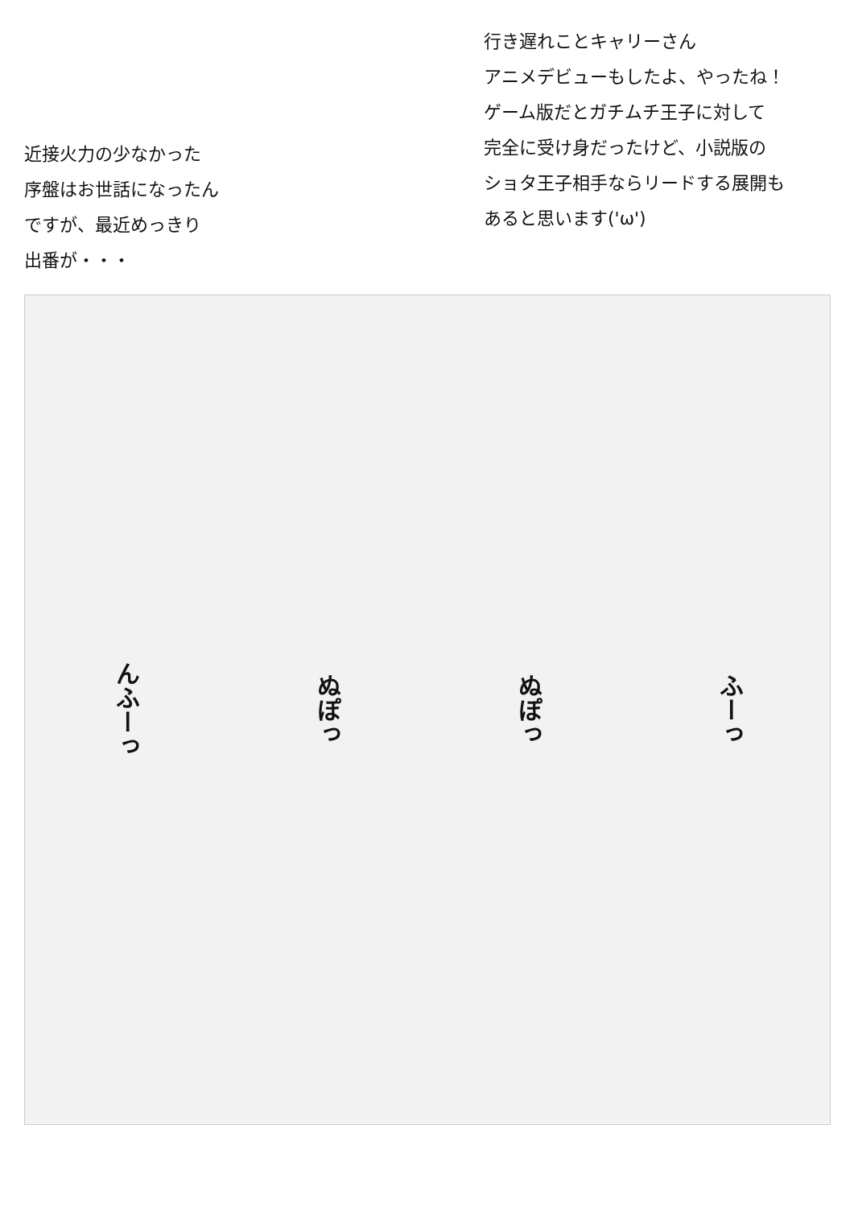近接火力の少なかった
序盤はお世話になったん
ですが、最近めっきり
出番が・・・
行き遅れことキャリーさん
アニメデビューもしたよ、やったね！
ゲーム版だとガチムチ王子に対して
完全に受け身だったけど、小説版の
ショタ王子相手ならリードする展開も
あると思います('ω')
んふーっ ぬぽっ ぬぽっ ふーっ